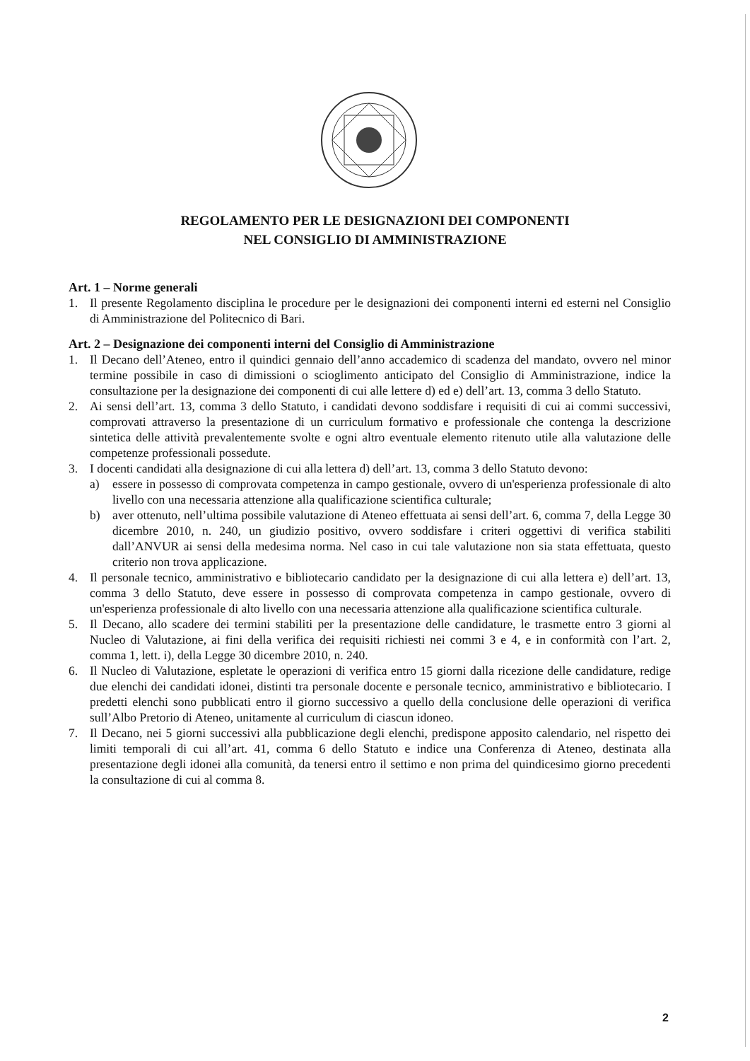REGOLAMENTO PER LE DESIGNAZIONI DEI COMPONENTI
NEL CONSIGLIO DI AMMINISTRAZIONE
Art. 1 – Norme generali
1. Il presente Regolamento disciplina le procedure per le designazioni dei componenti interni ed esterni nel Consiglio di Amministrazione del Politecnico di Bari.
Art. 2 – Designazione dei componenti interni del Consiglio di Amministrazione
1. Il Decano dell’Ateneo, entro il quindici gennaio dell’anno accademico di scadenza del mandato, ovvero nel minor termine possibile in caso di dimissioni o scioglimento anticipato del Consiglio di Amministrazione, indice la consultazione per la designazione dei componenti di cui alle lettere d) ed e) dell’art. 13, comma 3 dello Statuto.
2. Ai sensi dell’art. 13, comma 3 dello Statuto, i candidati devono soddisfare i requisiti di cui ai commi successivi, comprovati attraverso la presentazione di un curriculum formativo e professionale che contenga la descrizione sintetica delle attività prevalentemente svolte e ogni altro eventuale elemento ritenuto utile alla valutazione delle competenze professionali possedute.
3. I docenti candidati alla designazione di cui alla lettera d) dell’art. 13, comma 3 dello Statuto devono:
a) essere in possesso di comprovata competenza in campo gestionale, ovvero di un'esperienza professionale di alto livello con una necessaria attenzione alla qualificazione scientifica culturale;
b) aver ottenuto, nell’ultima possibile valutazione di Ateneo effettuata ai sensi dell’art. 6, comma 7, della Legge 30 dicembre 2010, n. 240, un giudizio positivo, ovvero soddisfare i criteri oggettivi di verifica stabiliti dall’ANVUR ai sensi della medesima norma. Nel caso in cui tale valutazione non sia stata effettuata, questo criterio non trova applicazione.
4. Il personale tecnico, amministrativo e bibliotecario candidato per la designazione di cui alla lettera e) dell’art. 13, comma 3 dello Statuto, deve essere in possesso di comprovata competenza in campo gestionale, ovvero di un'esperienza professionale di alto livello con una necessaria attenzione alla qualificazione scientifica culturale.
5. Il Decano, allo scadere dei termini stabiliti per la presentazione delle candidature, le trasmette entro 3 giorni al Nucleo di Valutazione, ai fini della verifica dei requisiti richiesti nei commi 3 e 4, e in conformità con l’art. 2, comma 1, lett. i), della Legge 30 dicembre 2010, n. 240.
6. Il Nucleo di Valutazione, espletate le operazioni di verifica entro 15 giorni dalla ricezione delle candidature, redige due elenchi dei candidati idonei, distinti tra personale docente e personale tecnico, amministrativo e bibliotecario. I predetti elenchi sono pubblicati entro il giorno successivo a quello della conclusione delle operazioni di verifica sull’Albo Pretorio di Ateneo, unitamente al curriculum di ciascun idoneo.
7. Il Decano, nei 5 giorni successivi alla pubblicazione degli elenchi, predispone apposito calendario, nel rispetto dei limiti temporali di cui all’art. 41, comma 6 dello Statuto e indice una Conferenza di Ateneo, destinata alla presentazione degli idonei alla comunità, da tenersi entro il settimo e non prima del quindicesimo giorno precedenti la consultazione di cui al comma 8.
2